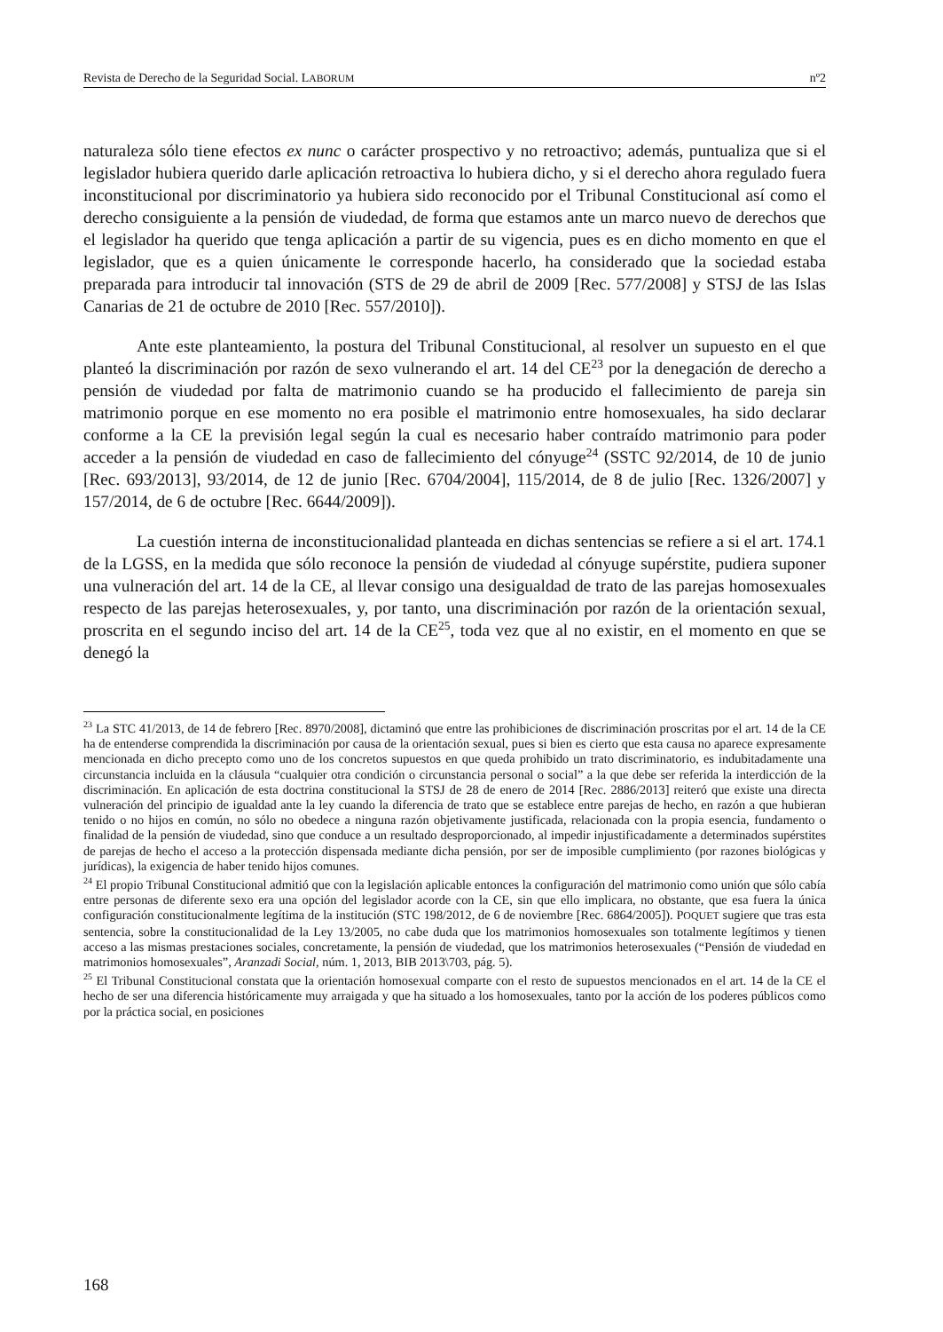Revista de Derecho de la Seguridad Social. LABORUM nº2
naturaleza sólo tiene efectos ex nunc o carácter prospectivo y no retroactivo; además, puntualiza que si el legislador hubiera querido darle aplicación retroactiva lo hubiera dicho, y si el derecho ahora regulado fuera inconstitucional por discriminatorio ya hubiera sido reconocido por el Tribunal Constitucional así como el derecho consiguiente a la pensión de viudedad, de forma que estamos ante un marco nuevo de derechos que el legislador ha querido que tenga aplicación a partir de su vigencia, pues es en dicho momento en que el legislador, que es a quien únicamente le corresponde hacerlo, ha considerado que la sociedad estaba preparada para introducir tal innovación (STS de 29 de abril de 2009 [Rec. 577/2008] y STSJ de las Islas Canarias de 21 de octubre de 2010 [Rec. 557/2010]).
Ante este planteamiento, la postura del Tribunal Constitucional, al resolver un supuesto en el que planteó la discriminación por razón de sexo vulnerando el art. 14 del CE<sup>23</sup> por la denegación de derecho a pensión de viudedad por falta de matrimonio cuando se ha producido el fallecimiento de pareja sin matrimonio porque en ese momento no era posible el matrimonio entre homosexuales, ha sido declarar conforme a la CE la previsión legal según la cual es necesario haber contraído matrimonio para poder acceder a la pensión de viudedad en caso de fallecimiento del cónyuge<sup>24</sup> (SSTC 92/2014, de 10 de junio [Rec. 693/2013], 93/2014, de 12 de junio [Rec. 6704/2004], 115/2014, de 8 de julio [Rec. 1326/2007] y 157/2014, de 6 de octubre [Rec. 6644/2009]).
La cuestión interna de inconstitucionalidad planteada en dichas sentencias se refiere a si el art. 174.1 de la LGSS, en la medida que sólo reconoce la pensión de viudedad al cónyuge supérstite, pudiera suponer una vulneración del art. 14 de la CE, al llevar consigo una desigualdad de trato de las parejas homosexuales respecto de las parejas heterosexuales, y, por tanto, una discriminación por razón de la orientación sexual, proscrita en el segundo inciso del art. 14 de la CE<sup>25</sup>, toda vez que al no existir, en el momento en que se denegó la
<sup>23</sup> La STC 41/2013, de 14 de febrero [Rec. 8970/2008], dictaminó que entre las prohibiciones de discriminación proscritas por el art. 14 de la CE ha de entenderse comprendida la discriminación por causa de la orientación sexual, pues si bien es cierto que esta causa no aparece expresamente mencionada en dicho precepto como uno de los concretos supuestos en que queda prohibido un trato discriminatorio, es indubitadamente una circunstancia incluida en la cláusula “cualquier otra condición o circunstancia personal o social” a la que debe ser referida la interdicción de la discriminación. En aplicación de esta doctrina constitucional la STSJ de 28 de enero de 2014 [Rec. 2886/2013] reiteró que existe una directa vulneración del principio de igualdad ante la ley cuando la diferencia de trato que se establece entre parejas de hecho, en razón a que hubieran tenido o no hijos en común, no sólo no obedece a ninguna razón objetivamente justificada, relacionada con la propia esencia, fundamento o finalidad de la pensión de viudedad, sino que conduce a un resultado desproporcionado, al impedir injustificadamente a determinados supérstites de parejas de hecho el acceso a la protección dispensada mediante dicha pensión, por ser de imposible cumplimiento (por razones biológicas y jurídicas), la exigencia de haber tenido hijos comunes.
<sup>24</sup> El propio Tribunal Constitucional admitió que con la legislación aplicable entonces la configuración del matrimonio como unión que sólo cabía entre personas de diferente sexo era una opción del legislador acorde con la CE, sin que ello implicara, no obstante, que esa fuera la única configuración constitucionalmente legítima de la institución (STC 198/2012, de 6 de noviembre [Rec. 6864/2005]). POQUET sugiere que tras esta sentencia, sobre la constitucionalidad de la Ley 13/2005, no cabe duda que los matrimonios homosexuales son totalmente legítimos y tienen acceso a las mismas prestaciones sociales, concretamente, la pensión de viudedad, que los matrimonios heterosexuales (“Pensión de viudedad en matrimonios homosexuales”, Aranzadi Social, núm. 1, 2013, BIB 2013\703, pág. 5).
<sup>25</sup> El Tribunal Constitucional constata que la orientación homosexual comparte con el resto de supuestos mencionados en el art. 14 de la CE el hecho de ser una diferencia históricamente muy arraigada y que ha situado a los homosexuales, tanto por la acción de los poderes públicos como por la práctica social, en posiciones
168